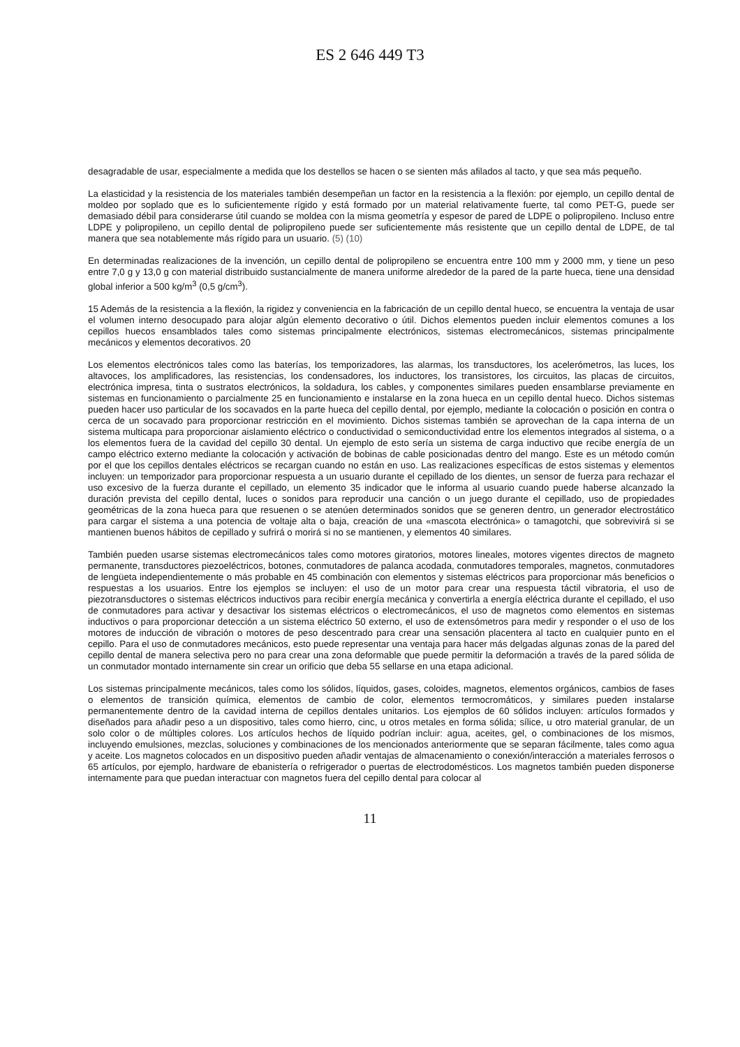ES 2 646 449 T3
desagradable de usar, especialmente a medida que los destellos se hacen o se sienten más afilados al tacto, y que sea más pequeño.
La elasticidad y la resistencia de los materiales también desempeñan un factor en la resistencia a la flexión: por ejemplo, un cepillo dental de moldeo por soplado que es lo suficientemente rígido y está formado por un material relativamente fuerte, tal como PET-G, puede ser demasiado débil para considerarse útil cuando se moldea con la misma geometría y espesor de pared de LDPE o polipropileno. Incluso entre LDPE y polipropileno, un cepillo dental de polipropileno puede ser suficientemente más resistente que un cepillo dental de LDPE, de tal manera que sea notablemente más rígido para un usuario. (5) (10)
En determinadas realizaciones de la invención, un cepillo dental de polipropileno se encuentra entre 100 mm y 2000 mm, y tiene un peso entre 7,0 g y 13,0 g con material distribuido sustancialmente de manera uniforme alrededor de la pared de la parte hueca, tiene una densidad global inferior a 500 kg/m<sup>3</sup> (0,5 g/cm<sup>3</sup>).
15 Además de la resistencia a la flexión, la rigidez y conveniencia en la fabricación de un cepillo dental hueco, se encuentra la ventaja de usar el volumen interno desocupado para alojar algún elemento decorativo o útil. Dichos elementos pueden incluir elementos comunes a los cepillos huecos ensamblados tales como sistemas principalmente electrónicos, sistemas electromecánicos, sistemas principalmente mecánicos y elementos decorativos. 20
Los elementos electrónicos tales como las baterías, los temporizadores, las alarmas, los transductores, los acelerómetros, las luces, los altavoces, los amplificadores, las resistencias, los condensadores, los inductores, los transistores, los circuitos, las placas de circuitos, electrónica impresa, tinta o sustratos electrónicos, la soldadura, los cables, y componentes similares pueden ensamblarse previamente en sistemas en funcionamiento o parcialmente 25 en funcionamiento e instalarse en la zona hueca en un cepillo dental hueco. Dichos sistemas pueden hacer uso particular de los socavados en la parte hueca del cepillo dental, por ejemplo, mediante la colocación o posición en contra o cerca de un socavado para proporcionar restricción en el movimiento. Dichos sistemas también se aprovechan de la capa interna de un sistema multicapa para proporcionar aislamiento eléctrico o conductividad o semiconductividad entre los elementos integrados al sistema, o a los elementos fuera de la cavidad del cepillo 30 dental. Un ejemplo de esto sería un sistema de carga inductivo que recibe energía de un campo eléctrico externo mediante la colocación y activación de bobinas de cable posicionadas dentro del mango. Este es un método común por el que los cepillos dentales eléctricos se recargan cuando no están en uso. Las realizaciones específicas de estos sistemas y elementos incluyen: un temporizador para proporcionar respuesta a un usuario durante el cepillado de los dientes, un sensor de fuerza para rechazar el uso excesivo de la fuerza durante el cepillado, un elemento 35 indicador que le informa al usuario cuando puede haberse alcanzado la duración prevista del cepillo dental, luces o sonidos para reproducir una canción o un juego durante el cepillado, uso de propiedades geométricas de la zona hueca para que resuenen o se atenúen determinados sonidos que se generen dentro, un generador electrostático para cargar el sistema a una potencia de voltaje alta o baja, creación de una «mascota electrónica» o tamagotchi, que sobrevivirá si se mantienen buenos hábitos de cepillado y sufrirá o morirá si no se mantienen, y elementos 40 similares.
También pueden usarse sistemas electromecánicos tales como motores giratorios, motores lineales, motores vigentes directos de magneto permanente, transductores piezoeléctricos, botones, conmutadores de palanca acodada, conmutadores temporales, magnetos, conmutadores de lengüeta independientemente o más probable en 45 combinación con elementos y sistemas eléctricos para proporcionar más beneficios o respuestas a los usuarios. Entre los ejemplos se incluyen: el uso de un motor para crear una respuesta táctil vibratoria, el uso de piezotransductores o sistemas eléctricos inductivos para recibir energía mecánica y convertirla a energía eléctrica durante el cepillado, el uso de conmutadores para activar y desactivar los sistemas eléctricos o electromecánicos, el uso de magnetos como elementos en sistemas inductivos o para proporcionar detección a un sistema eléctrico 50 externo, el uso de extensómetros para medir y responder o el uso de los motores de inducción de vibración o motores de peso descentrado para crear una sensación placentera al tacto en cualquier punto en el cepillo. Para el uso de conmutadores mecánicos, esto puede representar una ventaja para hacer más delgadas algunas zonas de la pared del cepillo dental de manera selectiva pero no para crear una zona deformable que puede permitir la deformación a través de la pared sólida de un conmutador montado internamente sin crear un orificio que deba 55 sellarse en una etapa adicional.
Los sistemas principalmente mecánicos, tales como los sólidos, líquidos, gases, coloides, magnetos, elementos orgánicos, cambios de fases o elementos de transición química, elementos de cambio de color, elementos termocromáticos, y similares pueden instalarse permanentemente dentro de la cavidad interna de cepillos dentales unitarios. Los ejemplos de 60 sólidos incluyen: artículos formados y diseñados para añadir peso a un dispositivo, tales como hierro, cinc, u otros metales en forma sólida; sílice, u otro material granular, de un solo color o de múltiples colores. Los artículos hechos de líquido podrían incluir: agua, aceites, gel, o combinaciones de los mismos, incluyendo emulsiones, mezclas, soluciones y combinaciones de los mencionados anteriormente que se separan fácilmente, tales como agua y aceite. Los magnetos colocados en un dispositivo pueden añadir ventajas de almacenamiento o conexión/interacción a materiales ferrosos o 65 artículos, por ejemplo, hardware de ebanistería o refrigerador o puertas de electrodomésticos. Los magnetos también pueden disponerse internamente para que puedan interactuar con magnetos fuera del cepillo dental para colocar al
11